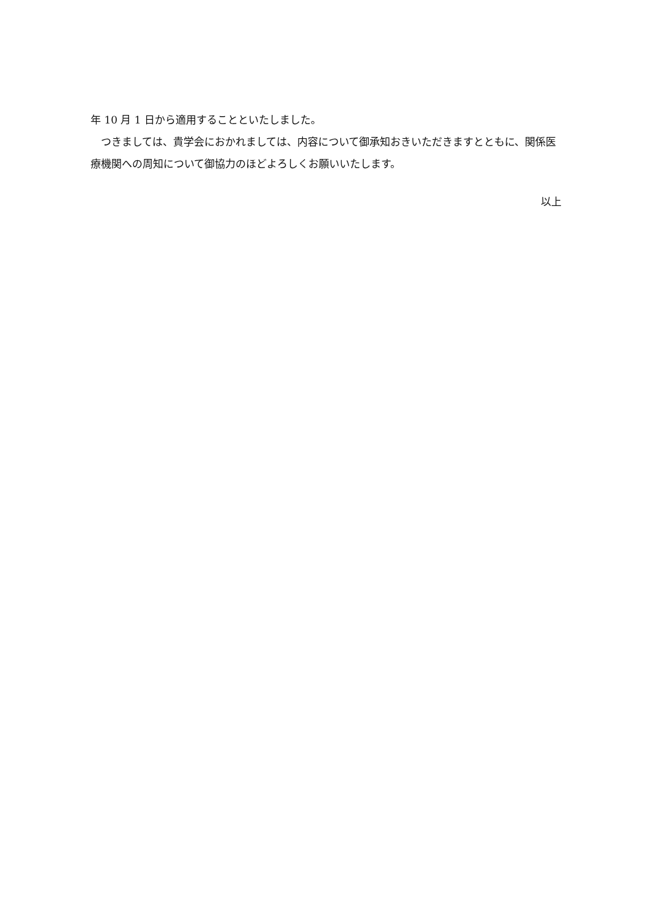年 10 月 1 日から適用することといたしました。
　つきましては、貴学会におかれましては、内容について御承知おきいただきますとともに、関係医療機関への周知について御協力のほどよろしくお願いいたします。
以上